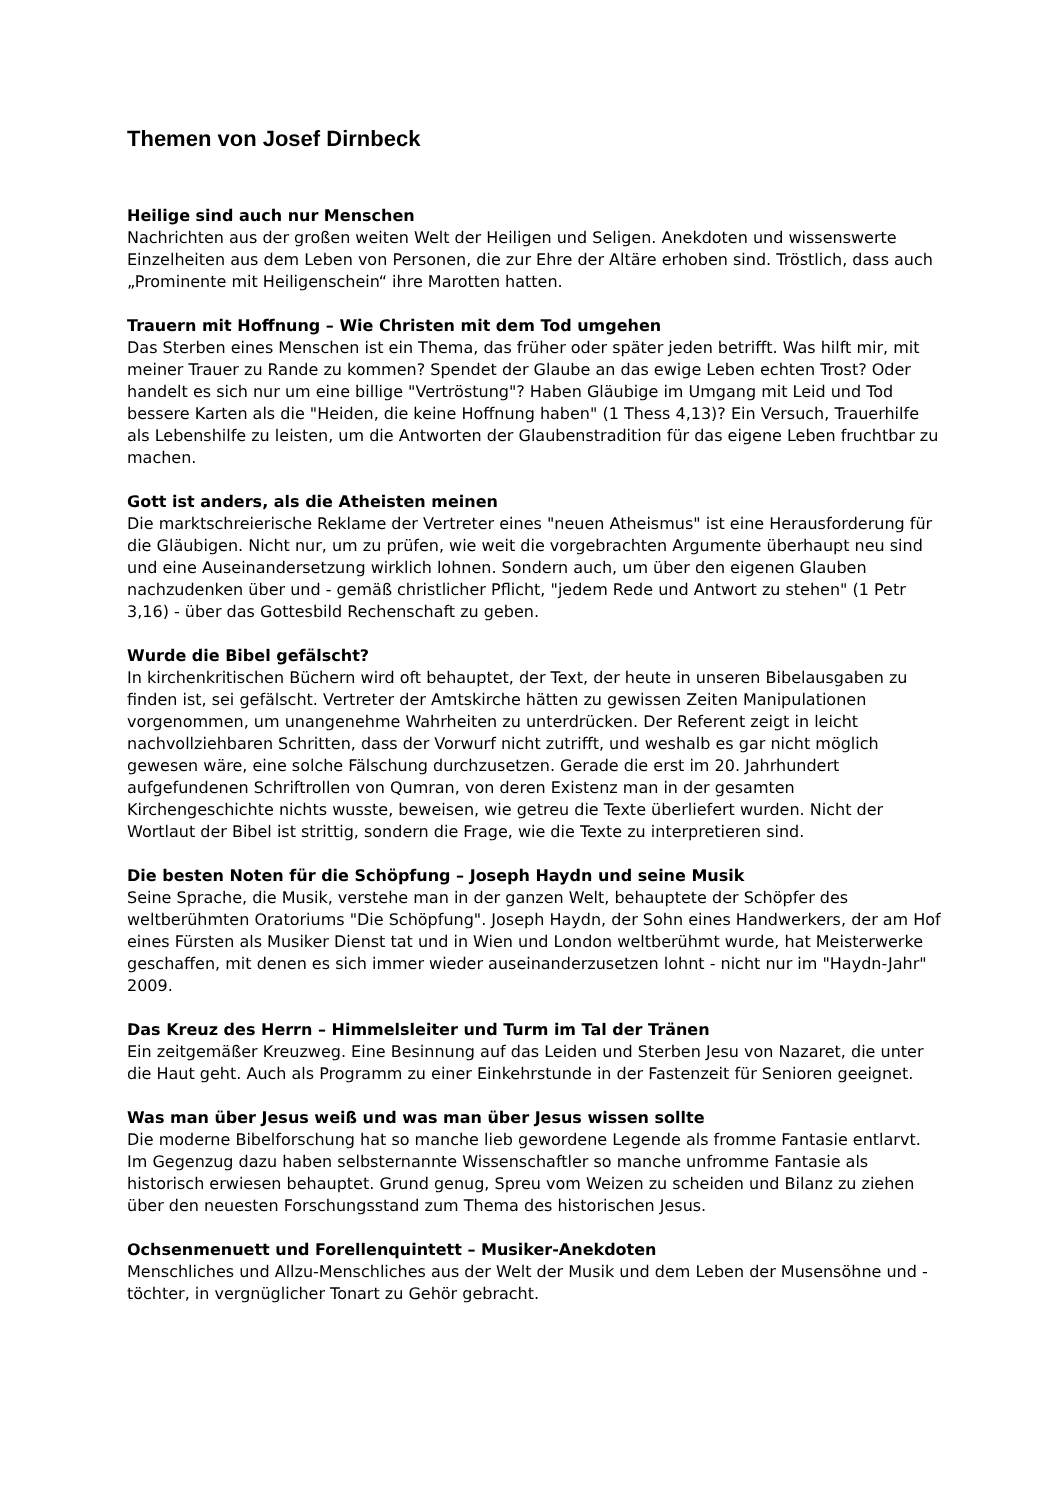Themen von Josef Dirnbeck
Heilige sind auch nur Menschen
Nachrichten aus der großen weiten Welt der Heiligen und Seligen. Anekdoten und wissenswerte Einzelheiten aus dem Leben von Personen, die zur Ehre der Altäre erhoben sind. Tröstlich, dass auch „Prominente mit Heiligenschein“ ihre Marotten hatten.
Trauern mit Hoffnung – Wie Christen mit dem Tod umgehen
Das Sterben eines Menschen ist ein Thema, das früher oder später jeden betrifft. Was hilft mir, mit meiner Trauer zu Rande zu kommen? Spendet der Glaube an das ewige Leben echten Trost? Oder handelt es sich nur um eine billige "Vertröstung"? Haben Gläubige im Umgang mit Leid und Tod bessere Karten als die "Heiden, die keine Hoffnung haben" (1 Thess 4,13)? Ein Versuch, Trauerhilfe als Lebenshilfe zu leisten, um die Antworten der Glaubenstradition für das eigene Leben fruchtbar zu machen.
Gott ist anders, als die Atheisten meinen
Die marktschreierische Reklame der Vertreter eines "neuen Atheismus" ist eine Herausforderung für die Gläubigen. Nicht nur, um zu prüfen, wie weit die vorgebrachten Argumente überhaupt neu sind und eine Auseinandersetzung wirklich lohnen. Sondern auch, um über den eigenen Glauben nachzudenken über und - gemäß christlicher Pflicht, "jedem Rede und Antwort zu stehen" (1 Petr 3,16) - über das Gottesbild Rechenschaft zu geben.
Wurde die Bibel gefälscht?
In kirchenkritischen Büchern wird oft behauptet, der Text, der heute in unseren Bibelausgaben zu finden ist, sei gefälscht. Vertreter der Amtskirche hätten zu gewissen Zeiten Manipulationen vorgenommen, um unangenehme Wahrheiten zu unterdrücken. Der Referent zeigt in leicht nachvollziehbaren Schritten, dass der Vorwurf nicht zutrifft, und weshalb es gar nicht möglich gewesen wäre, eine solche Fälschung durchzusetzen. Gerade die erst im 20. Jahrhundert aufgefundenen Schriftrollen von Qumran, von deren Existenz man in der gesamten Kirchengeschichte nichts wusste, beweisen, wie getreu die Texte überliefert wurden. Nicht der Wortlaut der Bibel ist strittig, sondern die Frage, wie die Texte zu interpretieren sind.
Die besten Noten für die Schöpfung – Joseph Haydn und seine Musik
Seine Sprache, die Musik, verstehe man in der ganzen Welt, behauptete der Schöpfer des weltberühmten Oratoriums "Die Schöpfung". Joseph Haydn, der Sohn eines Handwerkers, der am Hof eines Fürsten als Musiker Dienst tat und in Wien und London weltberühmt wurde, hat Meisterwerke geschaffen, mit denen es sich immer wieder auseinanderzusetzen lohnt - nicht nur im "Haydn-Jahr" 2009.
Das Kreuz des Herrn – Himmelsleiter und Turm im Tal der Tränen
Ein zeitgemäßer Kreuzweg. Eine Besinnung auf das Leiden und Sterben Jesu von Nazaret, die unter die Haut geht. Auch als Programm zu einer Einkehrstunde in der Fastenzeit für Senioren geeignet.
Was man über Jesus weiß und was man über Jesus wissen sollte
Die moderne Bibelforschung hat so manche lieb gewordene Legende als fromme Fantasie entlarvt. Im Gegenzug dazu haben selbsternannte Wissenschaftler so manche unfromme Fantasie als historisch erwiesen behauptet. Grund genug, Spreu vom Weizen zu scheiden und Bilanz zu ziehen über den neuesten Forschungsstand zum Thema des historischen Jesus.
Ochsenmenuett und Forellenquintett – Musiker-Anekdoten
Menschliches und Allzu-Menschliches aus der Welt der Musik und dem Leben der Musensöhne und -töchter, in vergnüglicher Tonart zu Gehör gebracht.